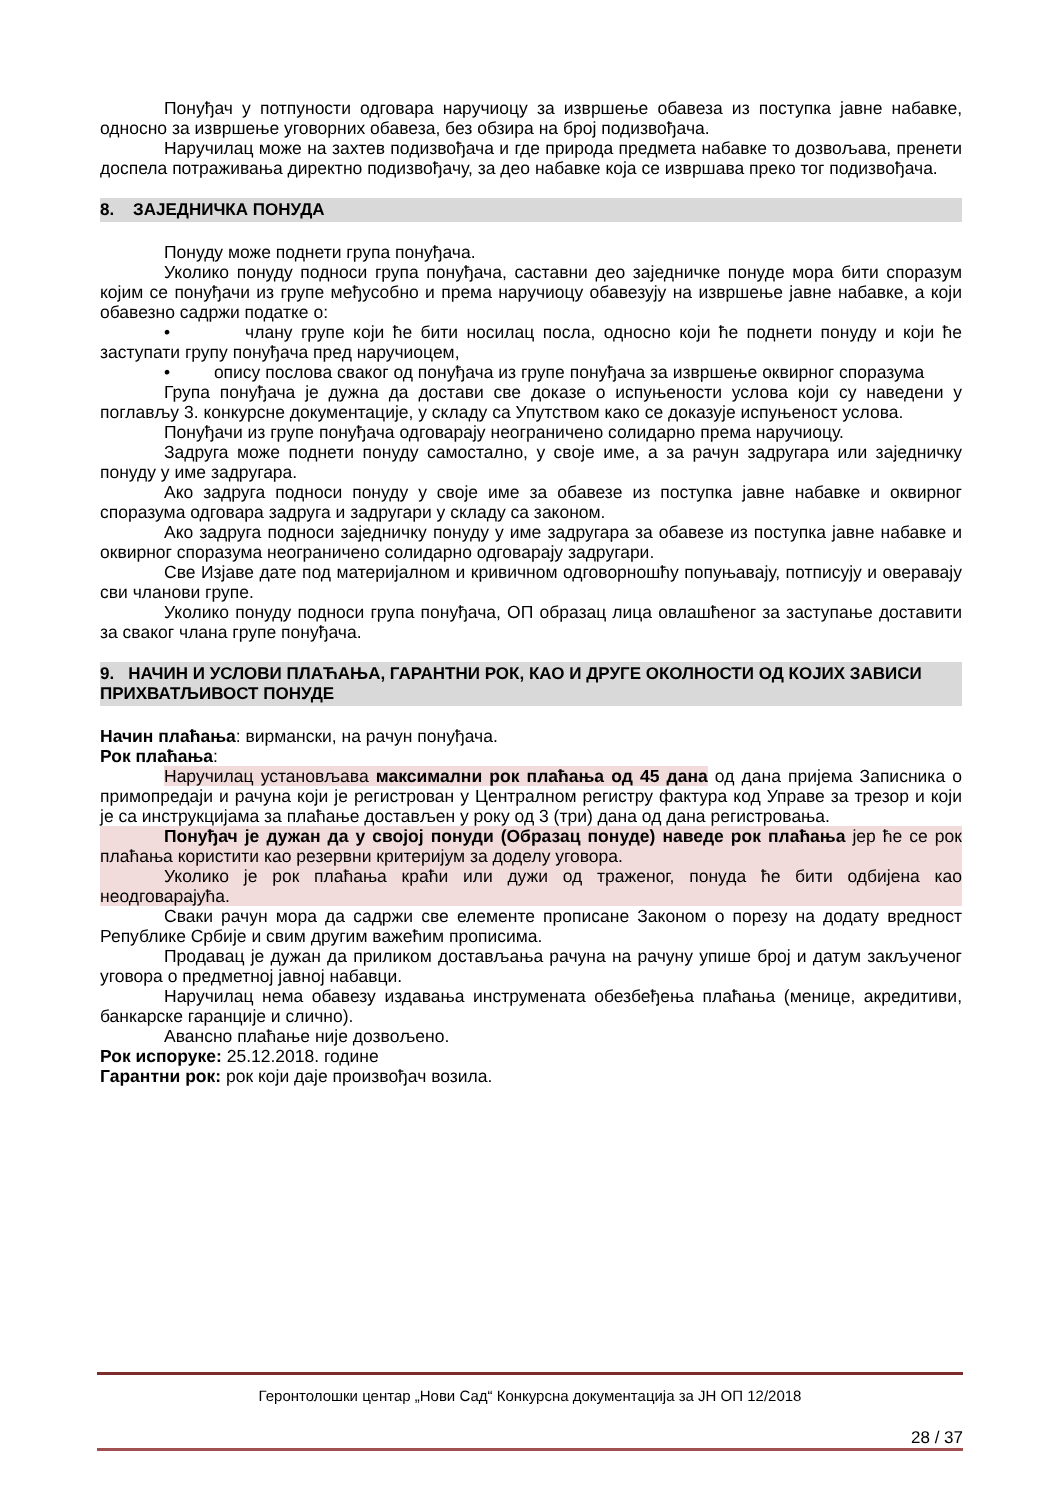Понуђач у потпуности одговара наручиоцу за извршење обавеза из поступка јавне набавке, односно за извршење уговорних обавеза, без обзира на број подизвођача.
Наручилац може на захтев подизвођача и где природа предмета набавке то дозвољава, пренети доспела потраживања директно подизвођачу, за део набавке која се извршава преко тог подизвођача.
8. ЗАЈЕДНИЧКА ПОНУДА
Понуду може поднети група понуђача.
Уколико понуду подноси група понуђача, саставни део заједничке понуде мора бити споразум којим се понуђачи из групе међусобно и према наручиоцу обавезују на извршење јавне набавке, а који обавезно садржи податке о:
• члану групе који ће бити носилац посла, односно који ће поднети понуду и који ће заступати групу понуђача пред наручиоцем,
• опису послова сваког од понуђача из групе понуђача за извршење оквирног споразума
Група понуђача је дужна да достави све доказе о испуњености услова који су наведени у поглављу 3. конкурсне документације, у складу са Упутством како се доказује испуњеност услова.
Понуђачи из групе понуђача одговарају неограничено солидарно према наручиоцу.
Задруга може поднети понуду самостално, у своје име, а за рачун задругара или заједничку понуду у име задругара.
Ако задруга подноси понуду у своје име за обавезе из поступка јавне набавке и оквирног споразума одговара задруга и задругари у складу са законом.
Ако задруга подноси заједничку понуду у име задругара за обавезе из поступка јавне набавке и оквирног споразума неограничено солидарно одговарају задругари.
Све Изјаве дате под материјалном и кривичном одговорношћу попуњавају, потписују и оверавају сви чланови групе.
Уколико понуду подноси група понуђача, ОП образац лица овлашћеног за заступање доставити за сваког члана групе понуђача.
9. НАЧИН И УСЛОВИ ПЛАЋАЊА, ГАРАНТНИ РОК, КАО И ДРУГЕ ОКОЛНОСТИ ОД КОЈИХ ЗАВИСИ ПРИХВАТЉИВОСТ ПОНУДЕ
Начин плаћања: вирмански, на рачун понуђача.
Рок плаћања:
Наручилац установљава максимални рок плаћања од 45 дана од дана пријема Записника о примопредаји и рачуна који је регистрован у Централном регистру фактура код Управе за трезор и који је са инструкцијама за плаћање достављен у року од 3 (три) дана од дана регистровања.
Понуђач је дужан да у својој понуди (Образац понуде) наведе рок плаћања јер ће се рок плаћања користити као резервни критеријум за доделу уговора.
Уколико је рок плаћања краћи или дужи од траженог, понуда ће бити одбијена као неодговарајућа.
Сваки рачун мора да садржи све елементе прописане Законом о порезу на додату вредност Републике Србије и свим другим важећим прописима.
Продавац је дужан да приликом достављања рачуна на рачуну упише број и датум закљученог уговора о предметној јавној набавци.
Наручилац нема обавезу издавања инструмената обезбеђења плаћања (менице, акредитиви, банкарске гаранције и слично).
Авансно плаћање није дозвољено.
Рок испоруке: 25.12.2018. године
Гарантни рок: рок који даје произвођач возила.
Геронтолошки центар „Нови Сад“ Конкурсна документација за ЈН ОП 12/2018
28 / 37